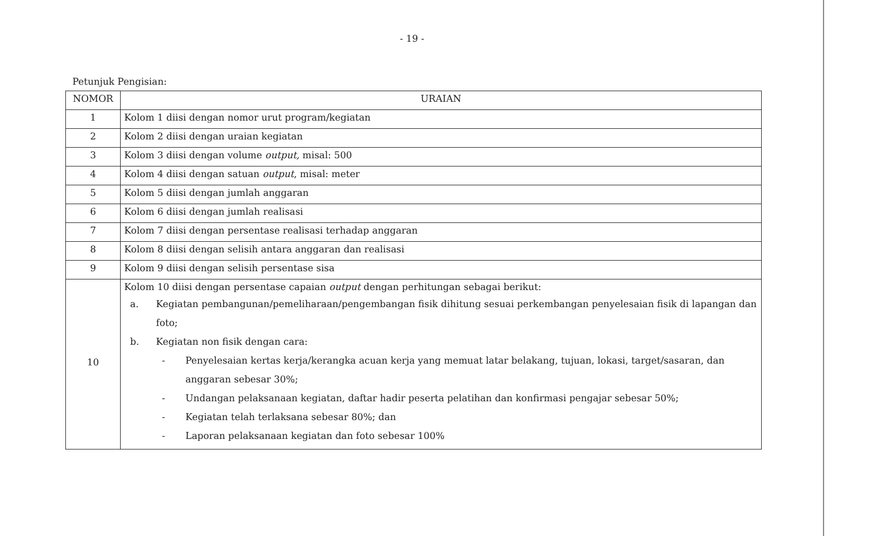- 19 -
Petunjuk Pengisian:
| NOMOR | URAIAN |
| --- | --- |
| 1 | Kolom 1 diisi dengan nomor urut program/kegiatan |
| 2 | Kolom 2 diisi dengan uraian kegiatan |
| 3 | Kolom 3 diisi dengan volume output, misal: 500 |
| 4 | Kolom 4 diisi dengan satuan output , misal: meter |
| 5 | Kolom 5 diisi dengan jumlah anggaran |
| 6 | Kolom 6 diisi dengan jumlah realisasi |
| 7 | Kolom 7 diisi dengan persentase realisasi terhadap anggaran |
| 8 | Kolom 8 diisi dengan selisih antara anggaran dan realisasi |
| 9 | Kolom 9 diisi dengan selisih persentase sisa |
| 10 | Kolom 10 diisi dengan persentase capaian output dengan perhitungan sebagai berikut: a. Kegiatan pembangunan/pemeliharaan/pengembangan fisik dihitung sesuai perkembangan penyelesaian fisik di lapangan dan foto; b. Kegiatan non fisik dengan cara: - Penyelesaian kertas kerja/kerangka acuan kerja yang memuat latar belakang, tujuan, lokasi, target/sasaran, dan anggaran sebesar 30%; - Undangan pelaksanaan kegiatan, daftar hadir peserta pelatihan dan konfirmasi pengajar sebesar 50%; - Kegiatan telah terlaksana sebesar 80%; dan - Laporan pelaksanaan kegiatan dan foto sebesar 100% |